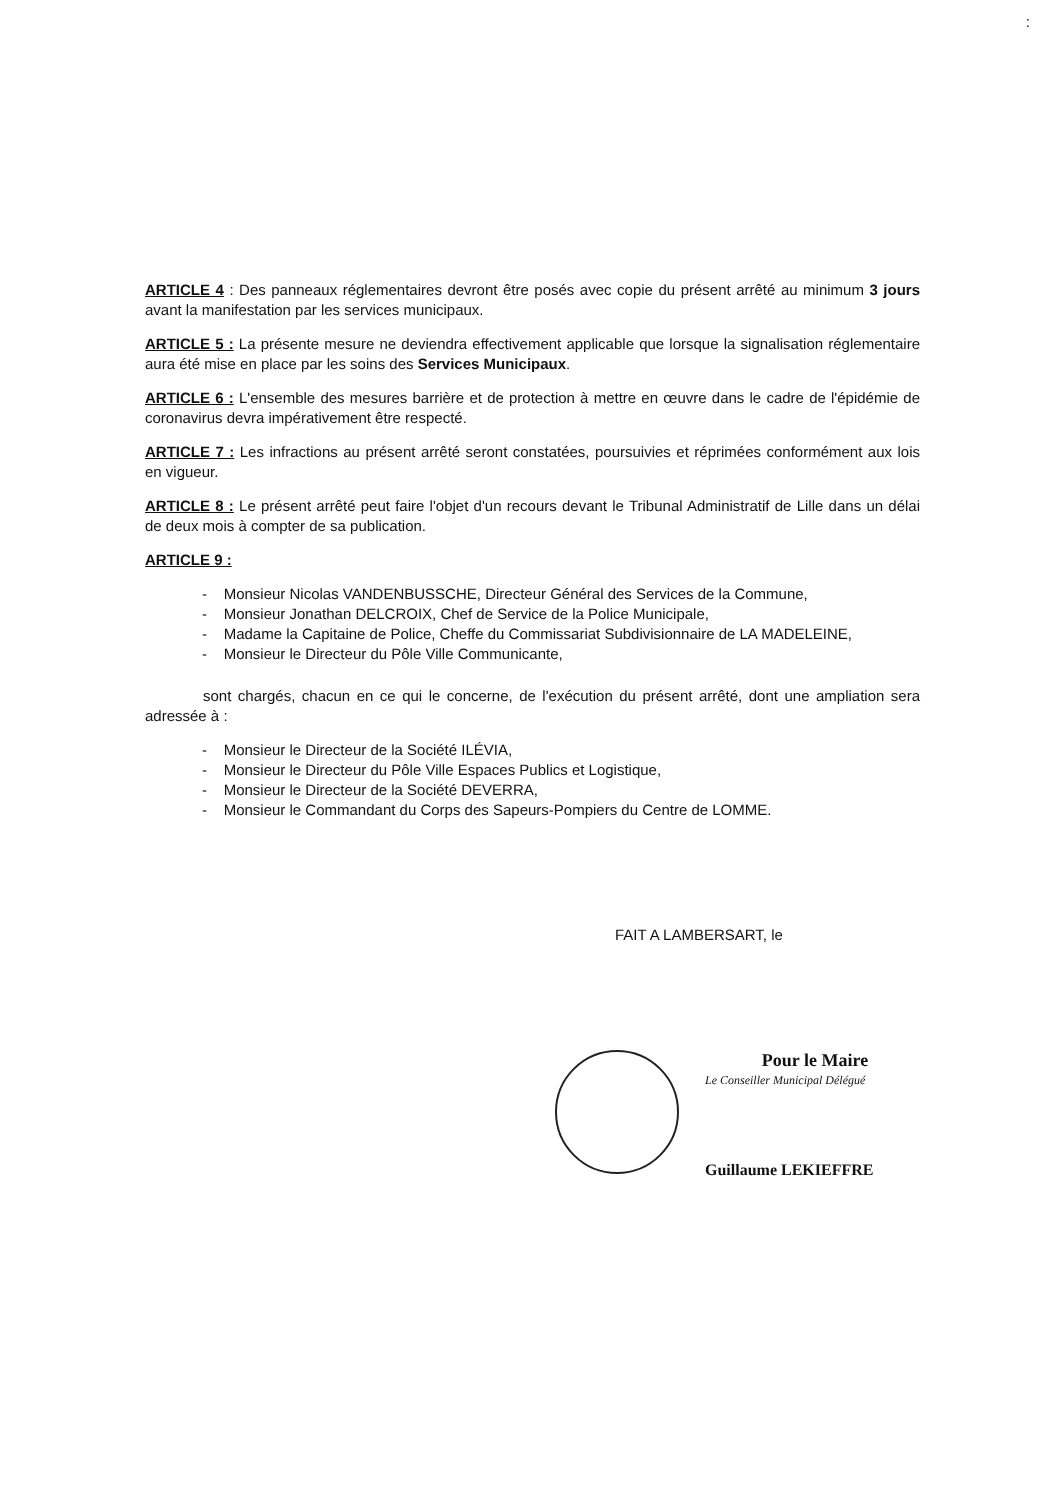:
ARTICLE 4 : Des panneaux réglementaires devront être posés avec copie du présent arrêté au minimum 3 jours avant la manifestation par les services municipaux.
ARTICLE 5 : La présente mesure ne deviendra effectivement applicable que lorsque la signalisation réglementaire aura été mise en place par les soins des Services Municipaux.
ARTICLE 6 : L'ensemble des mesures barrière et de protection à mettre en œuvre dans le cadre de l'épidémie de coronavirus devra impérativement être respecté.
ARTICLE 7 : Les infractions au présent arrêté seront constatées, poursuivies et réprimées conformément aux lois en vigueur.
ARTICLE 8 : Le présent arrêté peut faire l'objet d'un recours devant le Tribunal Administratif de Lille dans un délai de deux mois à compter de sa publication.
ARTICLE 9 :
- Monsieur Nicolas VANDENBUSSCHE, Directeur Général des Services de la Commune,
- Monsieur Jonathan DELCROIX, Chef de Service de la Police Municipale,
- Madame la Capitaine de Police, Cheffe du Commissariat Subdivisionnaire de LA MADELEINE,
- Monsieur le Directeur du Pôle Ville Communicante,
sont chargés, chacun en ce qui le concerne, de l'exécution du présent arrêté, dont une ampliation sera adressée à :
- Monsieur le Directeur de la Société ILÉVIA,
- Monsieur le Directeur du Pôle Ville Espaces Publics et Logistique,
- Monsieur le Directeur de la Société DEVERRA,
- Monsieur le Commandant du Corps des Sapeurs-Pompiers du Centre de LOMME.
FAIT A LAMBERSART, le
Pour le Maire
Le Conseiller Municipal Délégué
Guillaume LEKIEFFRE